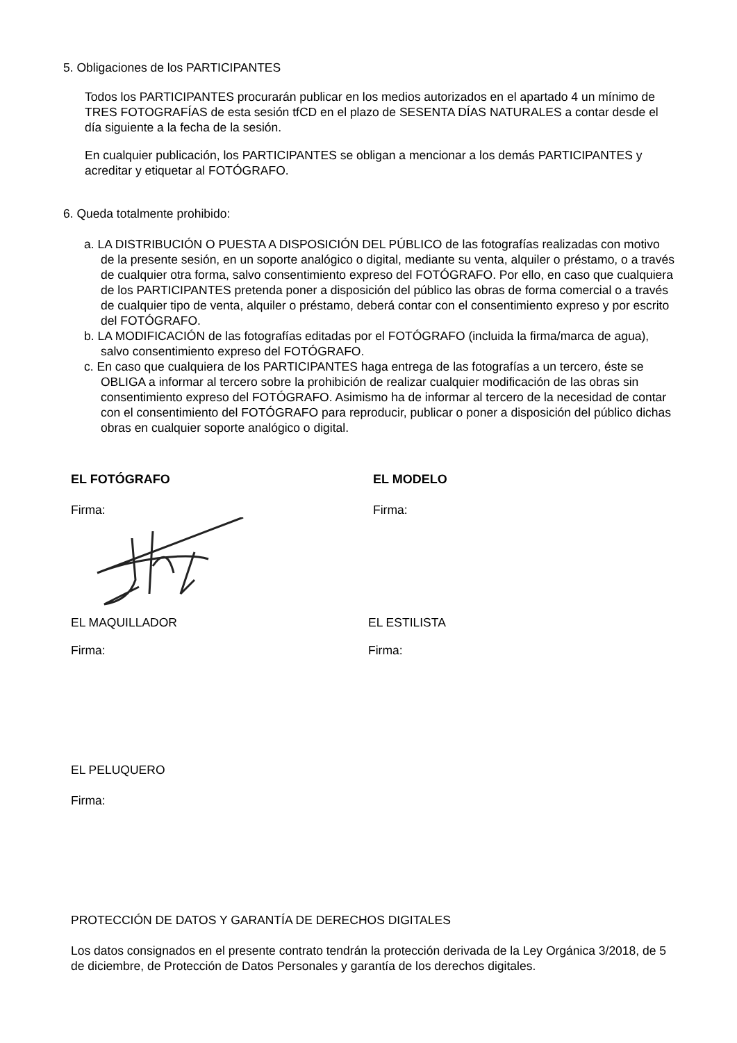5. Obligaciones de los PARTICIPANTES
Todos los PARTICIPANTES procurarán publicar en los medios autorizados en el apartado 4 un mínimo de TRES FOTOGRAFÍAS de esta sesión tfCD en el plazo de SESENTA DÍAS NATURALES a contar desde el día siguiente a la fecha de la sesión.
En cualquier publicación, los PARTICIPANTES se obligan a mencionar a los demás PARTICIPANTES y acreditar y etiquetar al FOTÓGRAFO.
6. Queda totalmente prohibido:
a. LA DISTRIBUCIÓN O PUESTA A DISPOSICIÓN DEL PÚBLICO de las fotografías realizadas con motivo de la presente sesión, en un soporte analógico o digital, mediante su venta, alquiler o préstamo, o a través de cualquier otra forma, salvo consentimiento expreso del FOTÓGRAFO. Por ello, en caso que cualquiera de los PARTICIPANTES pretenda poner a disposición del público las obras de forma comercial o a través de cualquier tipo de venta, alquiler o préstamo, deberá contar con el consentimiento expreso y por escrito del FOTÓGRAFO.
b. LA MODIFICACIÓN de las fotografías editadas por el FOTÓGRAFO (incluida la firma/marca de agua), salvo consentimiento expreso del FOTÓGRAFO.
c. En caso que cualquiera de los PARTICIPANTES haga entrega de las fotografías a un tercero, éste se OBLIGA a informar al tercero sobre la prohibición de realizar cualquier modificación de las obras sin consentimiento expreso del FOTÓGRAFO. Asimismo ha de informar al tercero de la necesidad de contar con el consentimiento del FOTÓGRAFO para reproducir, publicar o poner a disposición del público dichas obras en cualquier soporte analógico o digital.
EL FOTÓGRAFO EL MODELO
Firma: Firma:
EL MAQUILLADOR EL ESTILISTA
Firma: Firma:
EL PELUQUERO
Firma:
PROTECCIÓN DE DATOS Y GARANTÍA DE DERECHOS DIGITALES
Los datos consignados en el presente contrato tendrán la protección derivada de la Ley Orgánica 3/2018, de 5 de diciembre, de Protección de Datos Personales y garantía de los derechos digitales.